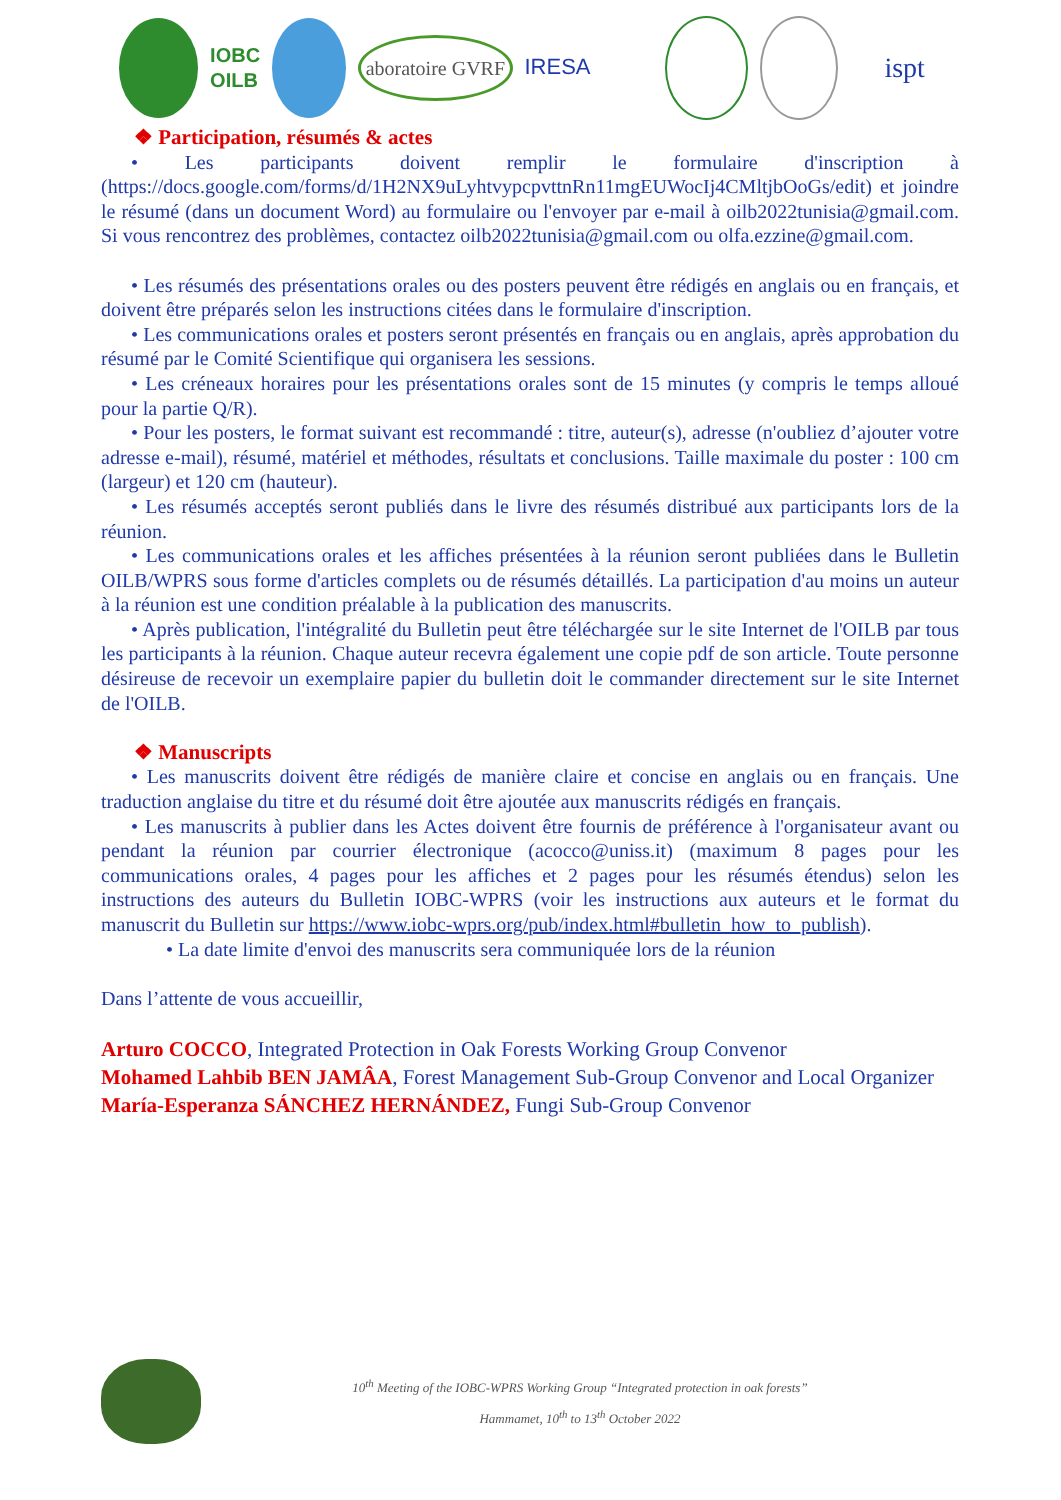IOBC
OILB
aboratoire GVRF
IRESA
ispt
❖ Participation, résumés & actes
• Les participants doivent remplir le formulaire d'inscription à (https://docs.google.com/forms/d/1H2NX9uLyhtvypcpvttnRn11mgEUWocIj4CMltjbOoGs/edit) et joindre le résumé (dans un document Word) au formulaire ou l'envoyer par e-mail à oilb2022tunisia@gmail.com. Si vous rencontrez des problèmes, contactez oilb2022tunisia@gmail.com ou olfa.ezzine@gmail.com.
• Les résumés des présentations orales ou des posters peuvent être rédigés en anglais ou en français, et doivent être préparés selon les instructions citées dans le formulaire d'inscription.
• Les communications orales et posters seront présentés en français ou en anglais, après approbation du résumé par le Comité Scientifique qui organisera les sessions.
• Les créneaux horaires pour les présentations orales sont de 15 minutes (y compris le temps alloué pour la partie Q/R).
• Pour les posters, le format suivant est recommandé : titre, auteur(s), adresse (n'oubliez d’ajouter votre adresse e-mail), résumé, matériel et méthodes, résultats et conclusions. Taille maximale du poster : 100 cm (largeur) et 120 cm (hauteur).
• Les résumés acceptés seront publiés dans le livre des résumés distribué aux participants lors de la réunion.
• Les communications orales et les affiches présentées à la réunion seront publiées dans le Bulletin OILB/WPRS sous forme d'articles complets ou de résumés détaillés. La participation d'au moins un auteur à la réunion est une condition préalable à la publication des manuscrits.
• Après publication, l'intégralité du Bulletin peut être téléchargée sur le site Internet de l'OILB par tous les participants à la réunion. Chaque auteur recevra également une copie pdf de son article. Toute personne désireuse de recevoir un exemplaire papier du bulletin doit le commander directement sur le site Internet de l'OILB.
❖ Manuscripts
• Les manuscrits doivent être rédigés de manière claire et concise en anglais ou en français. Une traduction anglaise du titre et du résumé doit être ajoutée aux manuscrits rédigés en français.
• Les manuscrits à publier dans les Actes doivent être fournis de préférence à l'organisateur avant ou pendant la réunion par courrier électronique (acocco@uniss.it) (maximum 8 pages pour les communications orales, 4 pages pour les affiches et 2 pages pour les résumés étendus) selon les instructions des auteurs du Bulletin IOBC-WPRS (voir les instructions aux auteurs et le format du manuscrit du Bulletin sur https://www.iobc-wprs.org/pub/index.html#bulletin_how_to_publish).
• La date limite d'envoi des manuscrits sera communiquée lors de la réunion
Dans l’attente de vous accueillir,
Arturo COCCO, Integrated Protection in Oak Forests Working Group Convenor
Mohamed Lahbib BEN JAMÂA, Forest Management Sub-Group Convenor and Local Organizer
María-Esperanza SÁNCHEZ HERNÁNDEZ, Fungi Sub-Group Convenor
10<sup>th</sup> Meeting of the IOBC-WPRS Working Group “Integrated protection in oak forests”
Hammamet, 10<sup>th</sup> to 13<sup>th</sup> October 2022